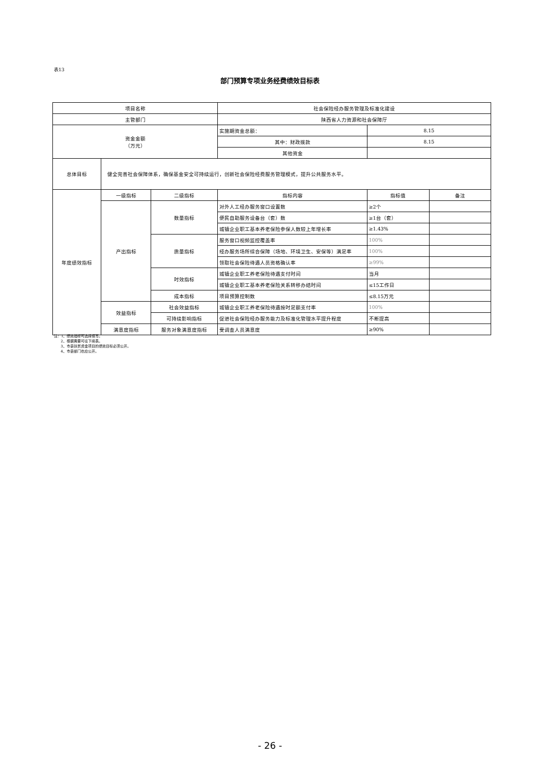表13
部门预算专项业务经费绩效目标表
| 项目名称 | | | 社会保险经办服务管理及标准化建设 | | |
| 主管部门 | | | 陕西省人力资源和社会保障厅 | | |
| 资金金额 （万元） | | | 实施期资金总额： | 8.15 | |
| | | | 其中：财政拨款 | 8.15 | |
| | | | 其他资金 | | |
| 总体目标 | 健全完善社会保障体系，确保基金安全可持续运行，创新社会保险经费服务管理模式，提升公共服务水平。 | | | | |
| 年度绩效指标 | 一级指标 | 二级指标 | 指标内容 | 指标值 | 备注 |
| | 产出指标 | 数量指标 | 对外人工经办服务窗口设置数 | ≥2个 | |
| | | | 便民自助服务设备台（套）数 | ≥1台（套） | |
| | | | 城镇企业职工基本养老保险参保人数较上年增长率 | ≥1.43% | |
| | | 质量指标 | 服务窗口视频监控覆盖率 | 100% | |
| | | | 经办服务场所综合保障（场地、环境卫生、安保等）满足率 | 100% | |
| | | | 领取社会保险待遇人员资格确认率 | ≥99% | |
| | | 时效指标 | 城镇企业职工养老保险待遇支付时间 | 当月 | |
| | | | 城镇企业职工基本养老保险关系转移办结时间 | ≤15工作日 | |
| | | 成本指标 | 项目预算控制数 | ≤8.15万元 | |
| | 效益指标 | 社会效益指标 | 城镇企业职工养老保险待遇按时足额支付率 | 100% | |
| | | 可持续影响指标 | 促进社会保险经办服务能力及标准化管理水平提升程度 | 不断提高 | |
| | 满意度指标 | 服务对象满意度指标 | 受调查人员满意度 | ≥90% | |
注：1、绩效指标可选择填写。
2、根据需要可往下续表。
3、市县扶贫资金项目的绩效目标必须公开。
4、市县部门也应公开。
- 26 -